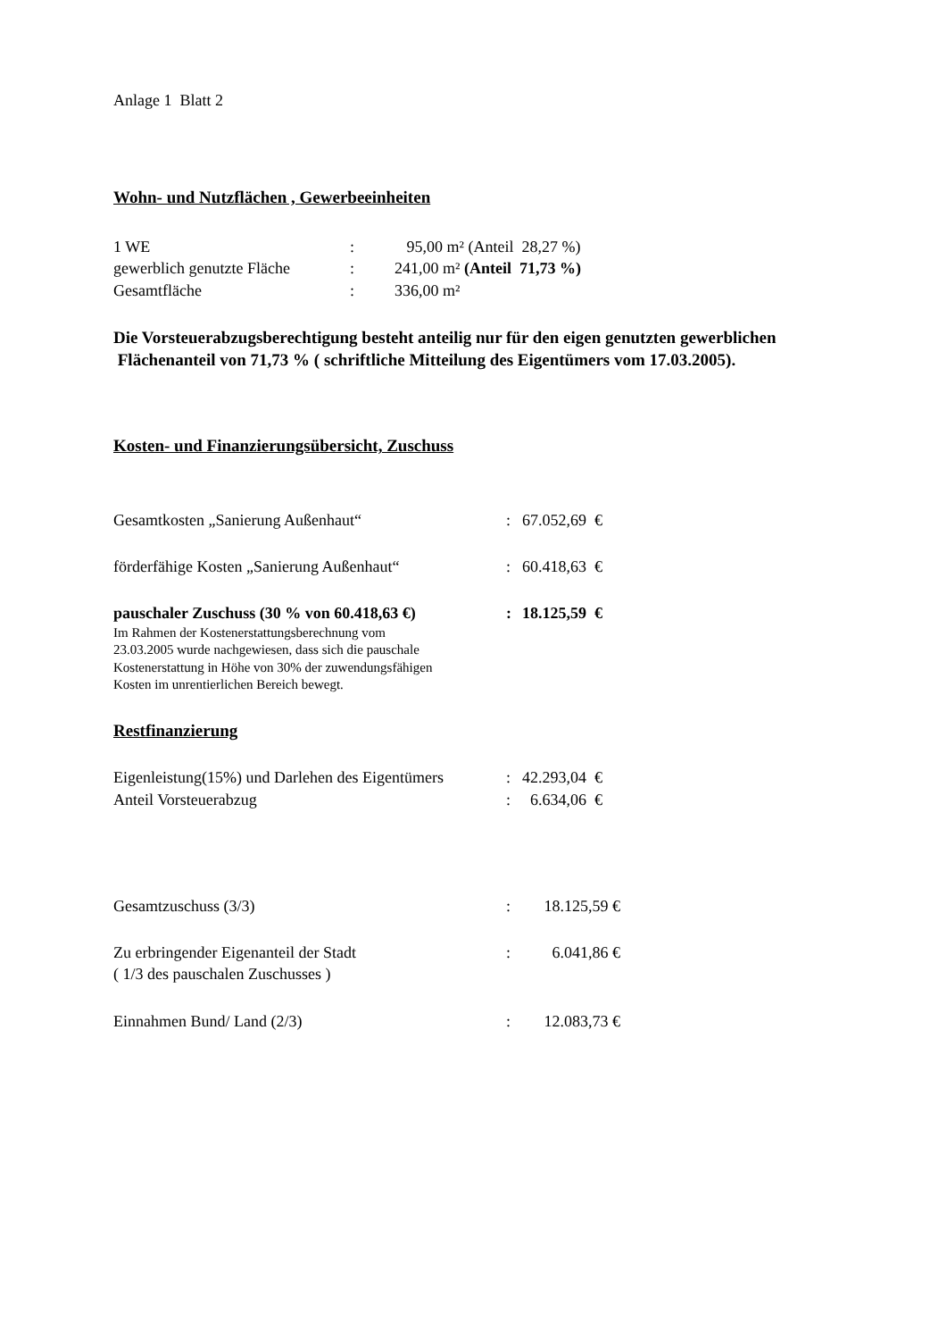Anlage 1 Blatt 2
Wohn- und Nutzflächen , Gewerbeeinheiten
1 WE: 95,00 m² (Anteil 28,27 %)
gewerblich genutzte Fläche: 241,00 m² (Anteil 71,73 %)
Gesamtfläche: 336,00 m²
Die Vorsteuerabzugsberechtigung besteht anteilig nur für den eigen genutzten gewerblichen Flächenanteil von 71,73 % ( schriftliche Mitteilung des Eigentümers vom 17.03.2005).
Kosten- und Finanzierungsübersicht, Zuschuss
Gesamtkosten „Sanierung Außenhaut“: 67.052,69 €
förderfähige Kosten „Sanierung Außenhaut“: 60.418,63 €
pauschaler Zuschuss (30 % von 60.418,63 €): 18.125,59 €
Im Rahmen der Kostenerstattungsberechnung vom
23.03.2005 wurde nachgewiesen, dass sich die pauschale
Kostenerstattung in Höhe von 30% der zuwendungsfähigen
Kosten im unrentierlichen Bereich bewegt.
Restfinanzierung
Eigenleistung(15%) und Darlehen des Eigentümers: 42.293,04 €
Anteil Vorsteuerabzug: 6.634,06 €
Gesamtzuschuss (3/3): 18.125,59 €
Zu erbringender Eigenanteil der Stadt
( 1/3 des pauschalen Zuschusses ): 6.041,86 €
Einnahmen Bund/ Land (2/3): 12.083,73 €